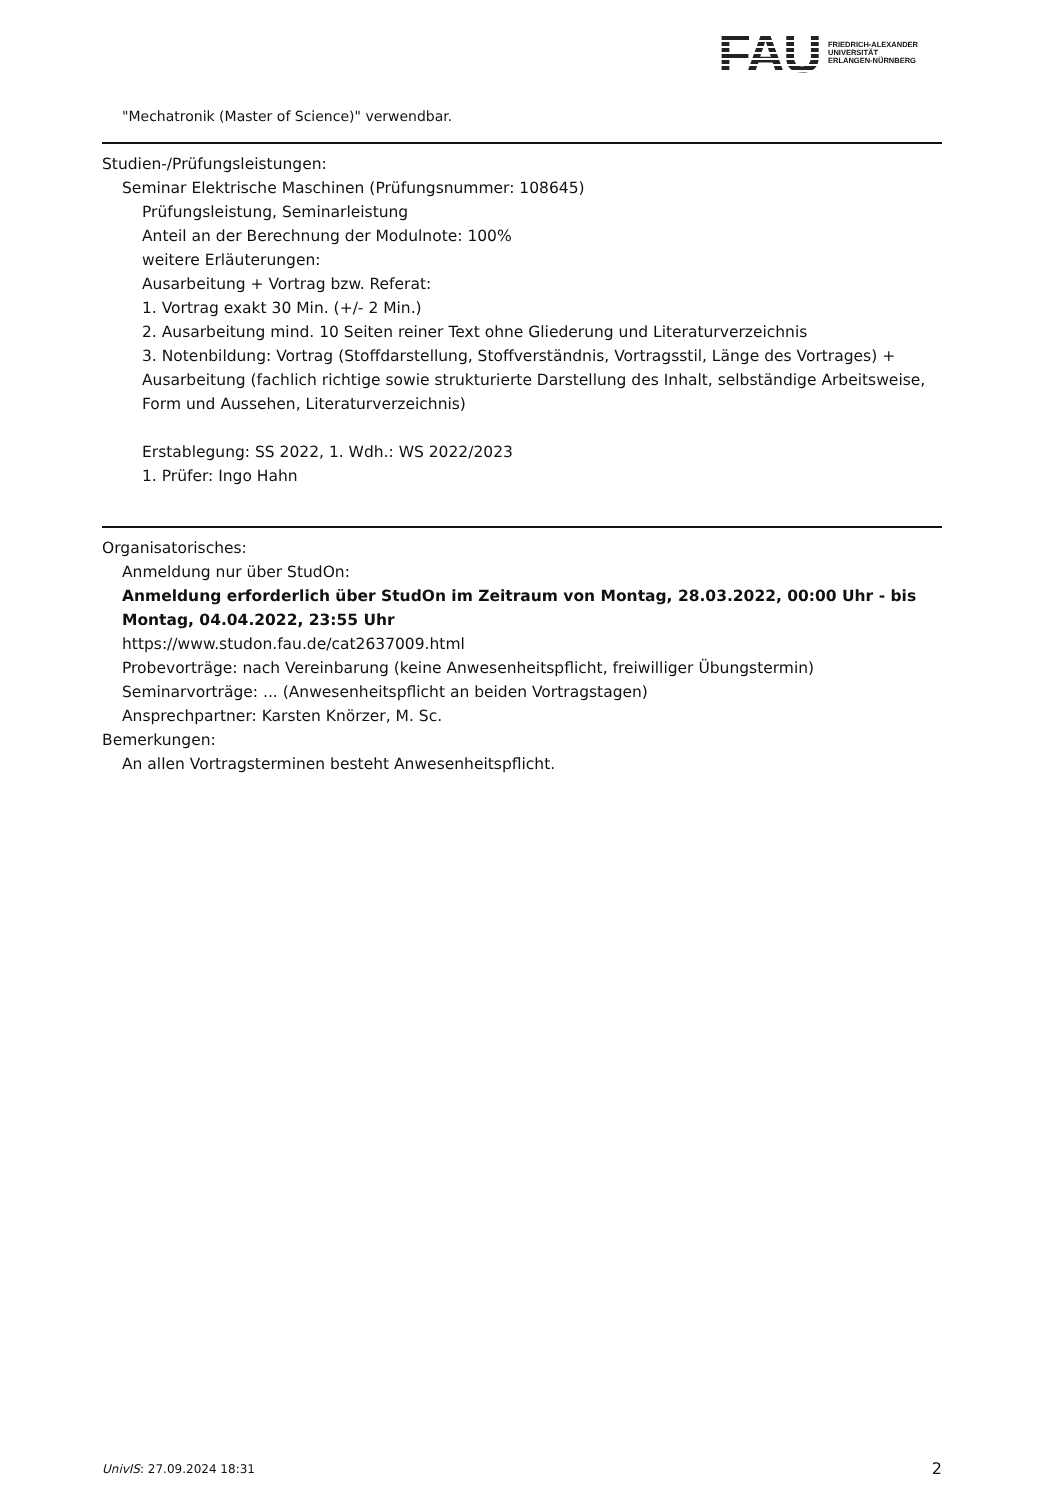FAU
FRIEDRICH-ALEXANDER
UNIVERSITÄT
ERLANGEN-NÜRNBERG
"Mechatronik (Master of Science)" verwendbar.
Studien-/Prüfungsleistungen:
Seminar Elektrische Maschinen (Prüfungsnummer: 108645)
Prüfungsleistung, Seminarleistung
Anteil an der Berechnung der Modulnote: 100%
weitere Erläuterungen:
Ausarbeitung + Vortrag bzw. Referat:
1. Vortrag exakt 30 Min. (+/- 2 Min.)
2. Ausarbeitung mind. 10 Seiten reiner Text ohne Gliederung und Literaturverzeichnis
3. Notenbildung: Vortrag (Stoffdarstellung, Stoffverständnis, Vortragsstil, Länge des Vortrages) + Ausarbeitung (fachlich richtige sowie strukturierte Darstellung des Inhalt, selbständige Arbeitsweise, Form und Aussehen, Literaturverzeichnis)
Erstablegung: SS 2022, 1. Wdh.: WS 2022/2023
1. Prüfer: Ingo Hahn
Organisatorisches:
Anmeldung nur über StudOn:
Anmeldung erforderlich über StudOn im Zeitraum von Montag, 28.03.2022, 00:00 Uhr - bis Montag, 04.04.2022, 23:55 Uhr
https://www.studon.fau.de/cat2637009.html
Probevorträge: nach Vereinbarung (keine Anwesenheitspflicht, freiwilliger Übungstermin)
Seminarvorträge: ... (Anwesenheitspflicht an beiden Vortragstagen)
Ansprechpartner: Karsten Knörzer, M. Sc.
Bemerkungen:
An allen Vortragsterminen besteht Anwesenheitspflicht.
UnivIS: 27.09.2024 18:31 2